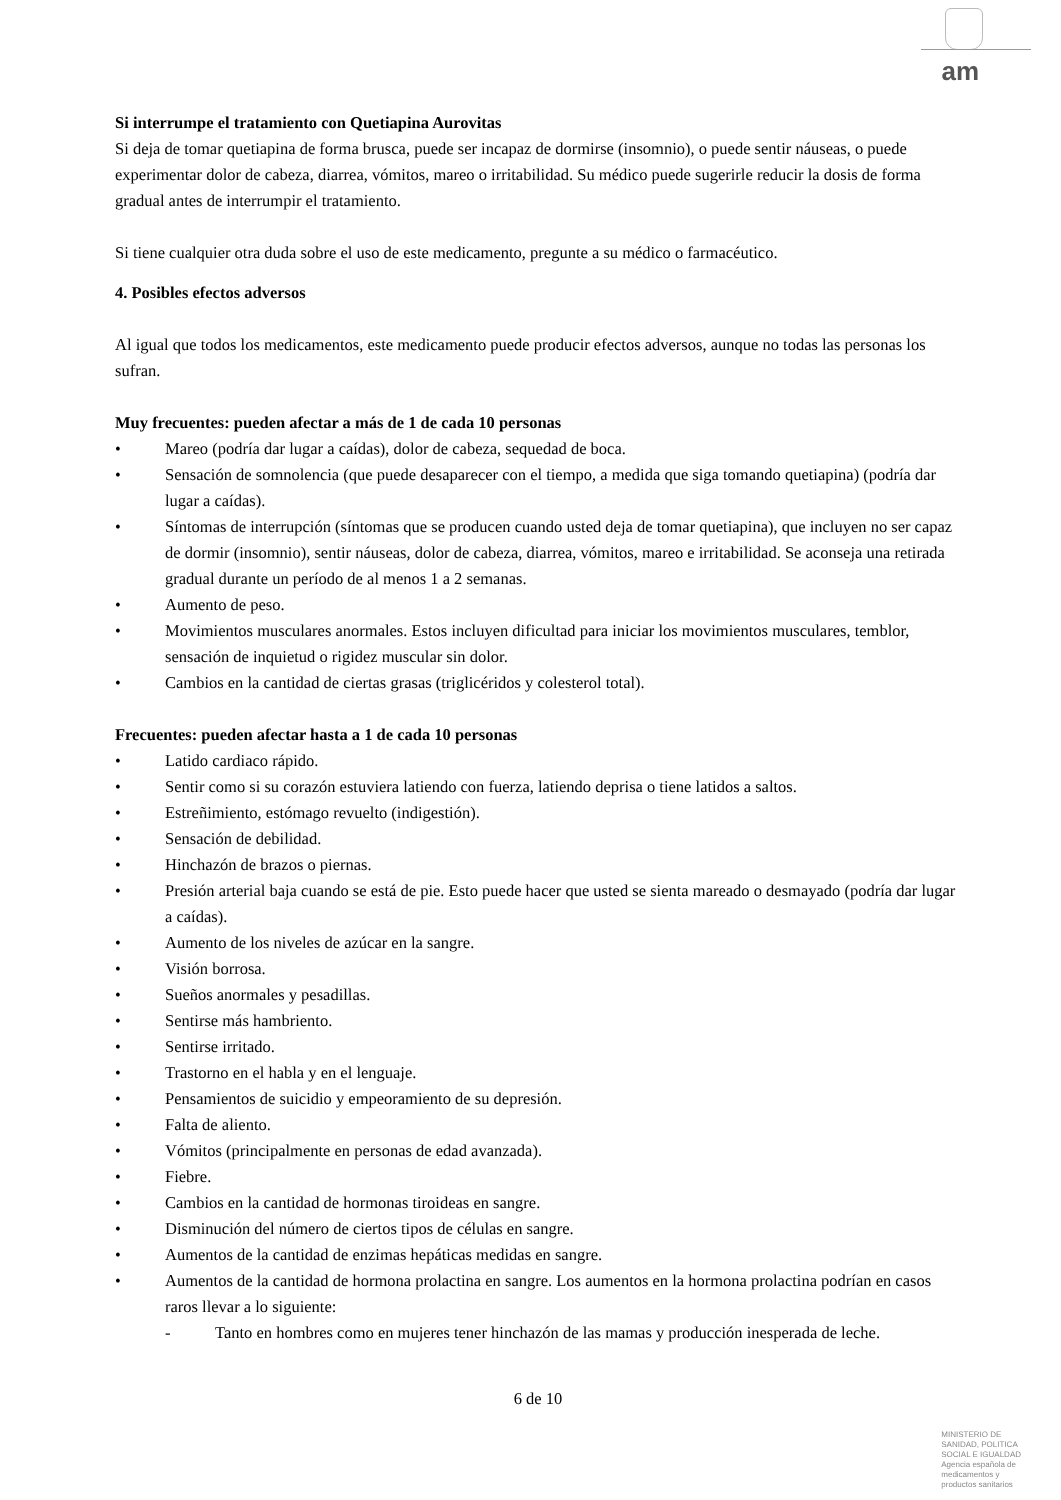am
Si interrumpe el tratamiento con Quetiapina Aurovitas
Si deja de tomar quetiapina de forma brusca, puede ser incapaz de dormirse (insomnio), o puede sentir náuseas, o puede experimentar dolor de cabeza, diarrea, vómitos, mareo o irritabilidad. Su médico puede sugerirle reducir la dosis de forma gradual antes de interrumpir el tratamiento.
Si tiene cualquier otra duda sobre el uso de este medicamento, pregunte a su médico o farmacéutico.
4. Posibles efectos adversos
Al igual que todos los medicamentos, este medicamento puede producir efectos adversos, aunque no todas las personas los sufran.
Muy frecuentes: pueden afectar a más de 1 de cada 10 personas
• Mareo (podría dar lugar a caídas), dolor de cabeza, sequedad de boca.
• Sensación de somnolencia (que puede desaparecer con el tiempo, a medida que siga tomando quetiapina) (podría dar lugar a caídas).
• Síntomas de interrupción (síntomas que se producen cuando usted deja de tomar quetiapina), que incluyen no ser capaz de dormir (insomnio), sentir náuseas, dolor de cabeza, diarrea, vómitos, mareo e irritabilidad. Se aconseja una retirada gradual durante un período de al menos 1 a 2 semanas.
• Aumento de peso.
• Movimientos musculares anormales. Estos incluyen dificultad para iniciar los movimientos musculares, temblor, sensación de inquietud o rigidez muscular sin dolor.
• Cambios en la cantidad de ciertas grasas (triglicéridos y colesterol total).
Frecuentes: pueden afectar hasta a 1 de cada 10 personas
• Latido cardiaco rápido.
• Sentir como si su corazón estuviera latiendo con fuerza, latiendo deprisa o tiene latidos a saltos.
• Estreñimiento, estómago revuelto (indigestión).
• Sensación de debilidad.
• Hinchazón de brazos o piernas.
• Presión arterial baja cuando se está de pie. Esto puede hacer que usted se sienta mareado o desmayado (podría dar lugar a caídas).
• Aumento de los niveles de azúcar en la sangre.
• Visión borrosa.
• Sueños anormales y pesadillas.
• Sentirse más hambriento.
• Sentirse irritado.
• Trastorno en el habla y en el lenguaje.
• Pensamientos de suicidio y empeoramiento de su depresión.
• Falta de aliento.
• Vómitos (principalmente en personas de edad avanzada).
• Fiebre.
• Cambios en la cantidad de hormonas tiroideas en sangre.
• Disminución del número de ciertos tipos de células en sangre.
• Aumentos de la cantidad de enzimas hepáticas medidas en sangre.
• Aumentos de la cantidad de hormona prolactina en sangre. Los aumentos en la hormona prolactina podrían en casos raros llevar a lo siguiente:
- Tanto en hombres como en mujeres tener hinchazón de las mamas y producción inesperada de leche.
6 de 10
MINISTERIO DE
SANIDAD, POLITICA
SOCIAL E IGUALDAD
Agencia española de
medicamentos y
productos sanitarios